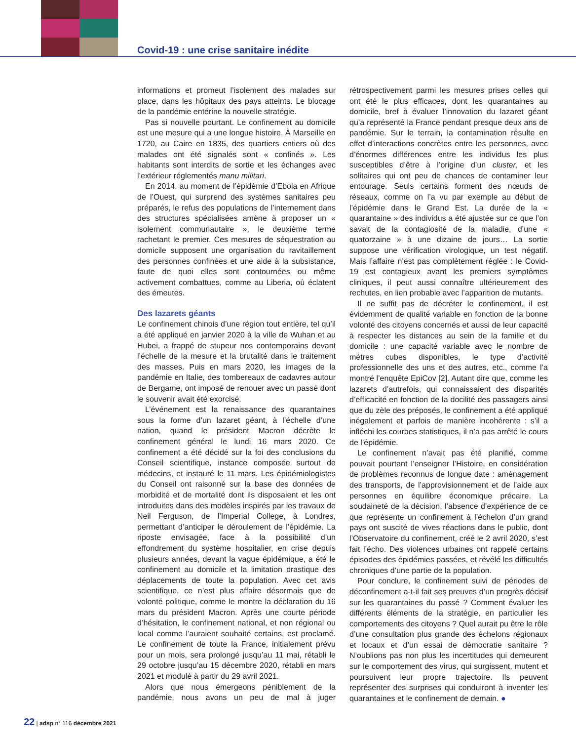Covid-19 : une crise sanitaire inédite
informations et promeut l’isolement des malades sur place, dans les hôpitaux des pays atteints. Le blocage de la pandémie entérine la nouvelle stratégie.
Pas si nouvelle pourtant. Le confinement au domicile est une mesure qui a une longue histoire. À Marseille en 1720, au Caire en 1835, des quartiers entiers où des malades ont été signalés sont « confinés ». Les habitants sont interdits de sortie et les échanges avec l’extérieur réglementés manu militari.
En 2014, au moment de l’épidémie d’Ebola en Afrique de l’Ouest, qui surprend des systèmes sanitaires peu préparés, le refus des populations de l’internement dans des structures spécialisées amène à proposer un « isolement communautaire », le deuxième terme rachetant le premier. Ces mesures de séquestration au domicile supposent une organisation du ravitaillement des personnes confinées et une aide à la subsistance, faute de quoi elles sont contournées ou même activement combattues, comme au Liberia, où éclatent des émeutes.
Des lazarets géants
Le confinement chinois d’une région tout entière, tel qu’il a été appliqué en janvier 2020 à la ville de Wuhan et au Hubei, a frappé de stupeur nos contemporains devant l’échelle de la mesure et la brutalité dans le traitement des masses. Puis en mars 2020, les images de la pandémie en Italie, des tombereaux de cadavres autour de Bergame, ont imposé de renouer avec un passé dont le souvenir avait été exorcisé.
L’événement est la renaissance des quarantaines sous la forme d’un lazaret géant, à l’échelle d’une nation, quand le président Macron décrète le confinement général le lundi 16 mars 2020. Ce confinement a été décidé sur la foi des conclusions du Conseil scientifique, instance composée surtout de médecins, et instauré le 11 mars. Les épidémiologistes du Conseil ont raisonné sur la base des données de morbidité et de mortalité dont ils disposaient et les ont introduites dans des modèles inspirés par les travaux de Neil Ferguson, de l’Imperial College, à Londres, permettant d’anticiper le déroulement de l’épidémie. La riposte envisagée, face à la possibilité d’un effondrement du système hospitalier, en crise depuis plusieurs années, devant la vague épidémique, a été le confinement au domicile et la limitation drastique des déplacements de toute la population. Avec cet avis scientifique, ce n’est plus affaire désormais que de volonté politique, comme le montre la déclaration du 16 mars du président Macron. Après une courte période d’hésitation, le confinement national, et non régional ou local comme l’auraient souhaité certains, est proclamé. Le confinement de toute la France, initialement prévu pour un mois, sera prolongé jusqu’au 11 mai, rétabli le 29 octobre jusqu’au 15 décembre 2020, rétabli en mars 2021 et modulé à partir du 29 avril 2021.
Alors que nous émergeons péniblement de la pandémie, nous avons un peu de mal à juger rétrospectivement parmi les mesures prises celles qui ont été le plus efficaces, dont les quarantaines au domicile, bref à évaluer l’innovation du lazaret géant qu’a représenté la France pendant presque deux ans de pandémie. Sur le terrain, la contamination résulte en effet d’interactions concrètes entre les personnes, avec d’énormes différences entre les individus les plus susceptibles d’être à l’origine d’un cluster, et les solitaires qui ont peu de chances de contaminer leur entourage. Seuls certains forment des nœuds de réseaux, comme on l’a vu par exemple au début de l’épidémie dans le Grand Est. La durée de la « quarantaine » des individus a été ajustée sur ce que l’on savait de la contagiosité de la maladie, d’une « quatorzaine » à une dizaine de jours… La sortie suppose une vérification virologique, un test négatif. Mais l’affaire n’est pas complètement réglée : le Covid-19 est contagieux avant les premiers symptômes cliniques, il peut aussi connaître ultérieurement des rechutes, en lien probable avec l’apparition de mutants.
Il ne suffit pas de décréter le confinement, il est évidemment de qualité variable en fonction de la bonne volonté des citoyens concernés et aussi de leur capacité à respecter les distances au sein de la famille et du domicile : une capacité variable avec le nombre de mètres cubes disponibles, le type d’activité professionnelle des uns et des autres, etc., comme l’a montré l’enquête EpiCov [2]. Autant dire que, comme les lazarets d’autrefois, qui connaissaient des disparités d’efficacité en fonction de la docilité des passagers ainsi que du zèle des préposés, le confinement a été appliqué inégalement et parfois de manière incohérente : s’il a infléchi les courbes statistiques, il n’a pas arrêté le cours de l’épidémie.
Le confinement n’avait pas été planifié, comme pouvait pourtant l’enseigner l’Histoire, en considération de problèmes reconnus de longue date : aménagement des transports, de l’approvisionnement et de l’aide aux personnes en équilibre économique précaire. La soudaineté de la décision, l’absence d’expérience de ce que représente un confinement à l’échelon d’un grand pays ont suscité de vives réactions dans le public, dont l’Observatoire du confinement, créé le 2 avril 2020, s’est fait l’écho. Des violences urbaines ont rappelé certains épisodes des épidémies passées, et révélé les difficultés chroniques d’une partie de la population.
Pour conclure, le confinement suivi de périodes de déconfinement a-t-il fait ses preuves d’un progrès décisif sur les quarantaines du passé ? Comment évaluer les différents éléments de la stratégie, en particulier les comportements des citoyens ? Quel aurait pu être le rôle d’une consultation plus grande des échelons régionaux et locaux et d’un essai de démocratie sanitaire ? N’oublions pas non plus les incertitudes qui demeurent sur le comportement des virus, qui surgissent, mutent et poursuivent leur propre trajectoire. Ils peuvent représenter des surprises qui conduiront à inventer les quarantaines et le confinement de demain. ●
22 | adsp n° 116 décembre 2021